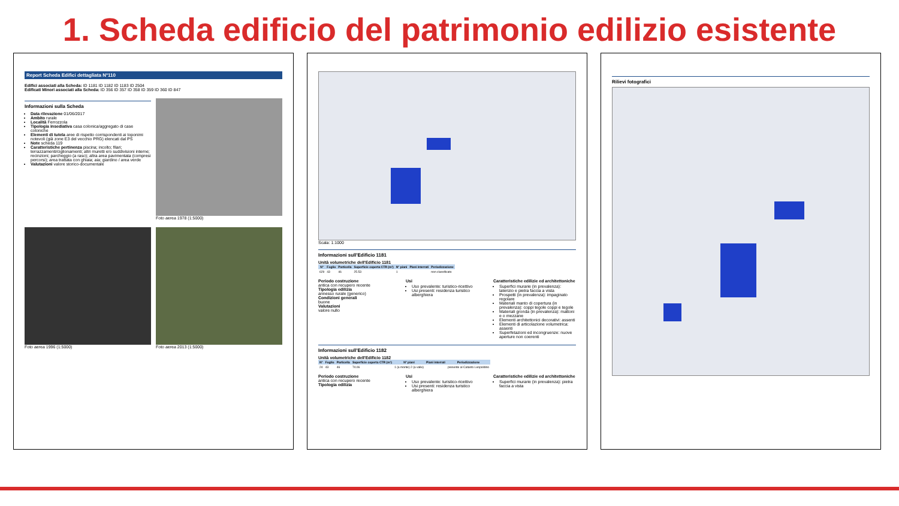1. Scheda edificio del patrimonio edilizio esistente
Report Scheda Edifici dettagliata N°110
Edifici associati alla Scheda: ID 1181 ID 1182 ID 1183 ID 2504
Edificati Minori associati alla Scheda: ID 356 ID 357 ID 358 ID 359 ID 360 ID 847
Informazioni sulla Scheda
Data rilevazione 01/06/2017
Ambito rurale
Località Ferrozzola
Tipologia insediativa casa colonica/aggregato di case coloniche
Elementi di tutela aree di rispetto corrispondenti ai toponimi notevoli (già zone E3 del vecchio PRG) elencati dal PS
Note scheda 119
Caratteristiche pertinenza piscina; incolto; filari; terrazzamenti/ciglionamenti; altri muretti e/o suddivisioni interne; recinzioni; parcheggio (a raso); altra area pavimentata (compresi percorsi); area trattata con ghiaia; aia; giardino / area verde
Valutazioni valore storico-documentale
Foto aerea 1978 (1:5000)
Foto aerea 1996 (1:5000)
Foto aerea 2013 (1:5000)
Scala: 1:1000
Informazioni sull'Edificio 1181
Unità volumetriche dell'Edificio 1181
| N° | Foglio | Particella | Superficie coperta CTR (m²) | N° piani | Piani interrati | Periodizzazione |
| --- | --- | --- | --- | --- | --- | --- |
| 629 | 43 | 46 | 25.53 | 1 | | non classificato |
Periodo costruzione
antica con recupero recente
Tipologia edilizia
annesso rurale (generico)
Condizioni generali
buone
Valutazioni
valore nullo
Usi
Uso prevalente: turistico-ricettivo
Usi presenti: residenza turistico alberghiera
Caratteristiche edilizie ed architettoniche
Superfici murarie (in prevalenza): laterizio e pietra faccia a vista
Prospetti (in prevalenza): impaginato regolare
Materiali manto di copertura (in prevalenza): coppi tegole coppi e tegole
Materiali gronda (in prevalenza): mattoni e o mezzane
Elementi architettonici decorativi: assenti
Elementi di articolazione volumetrica: assenti
Superfetazioni ed incongruenze: nuove aperture non coerenti
Informazioni sull'Edificio 1182
Unità volumetriche dell'Edificio 1182
| N° | Foglio | Particella | Superficie coperta CTR (m²) | N° piani | Piani interrati | Periodizzazione |
| --- | --- | --- | --- | --- | --- | --- |
| 24 | 43 | 46 | 74.06 | 1 (a monte) 2 (a valle) | | presente al Catasto Leopoldino |
Periodo costruzione
antica con recupero recente
Tipologia edilizia
Usi
Uso prevalente: turistico-ricettivo
Usi presenti: residenza turistico alberghiera
Caratteristiche edilizie ed architettoniche
Superfici murarie (in prevalenza): pietra faccia a vista
Rilievi fotografici